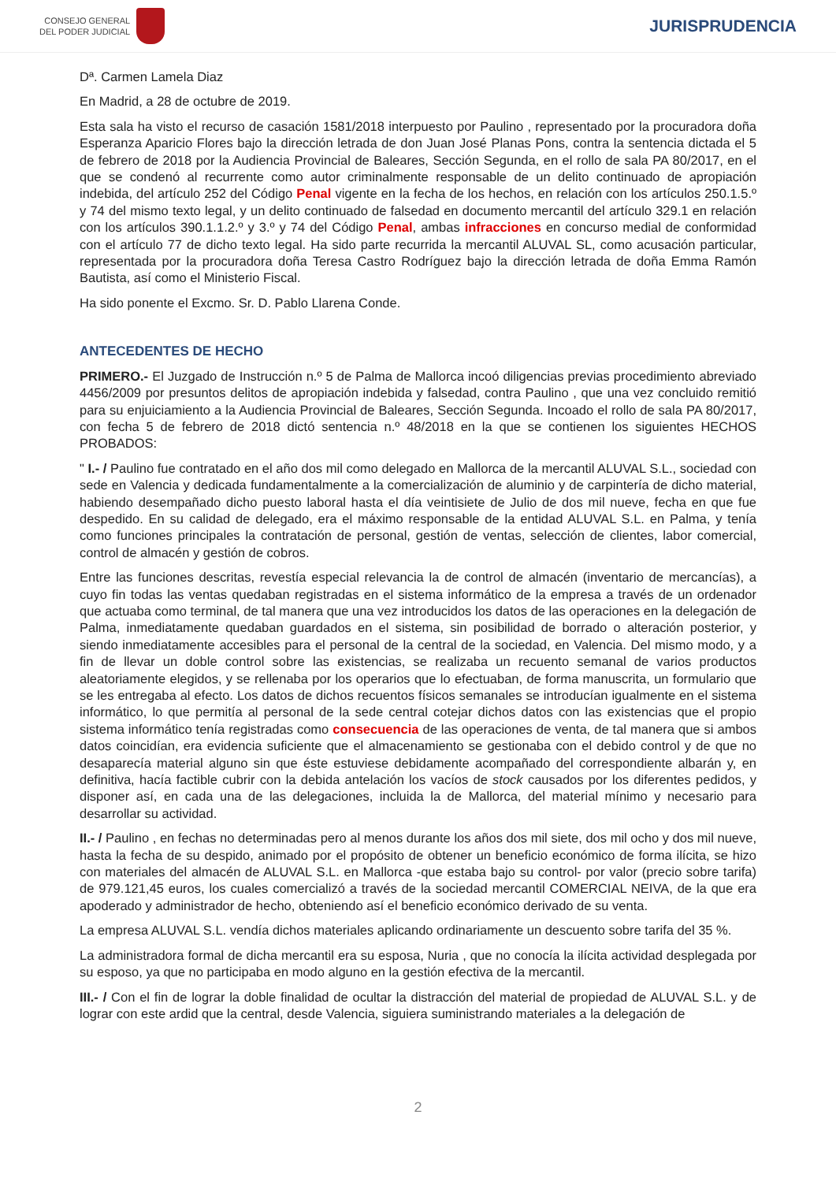CONSEJO GENERAL
DEL PODER JUDICIAL
JURISPRUDENCIA
Dª. Carmen Lamela Diaz
En Madrid, a 28 de octubre de 2019.
Esta sala ha visto el recurso de casación 1581/2018 interpuesto por Paulino , representado por la procuradora doña Esperanza Aparicio Flores bajo la dirección letrada de don Juan José Planas Pons, contra la sentencia dictada el 5 de febrero de 2018 por la Audiencia Provincial de Baleares, Sección Segunda, en el rollo de sala PA 80/2017, en el que se condenó al recurrente como autor criminalmente responsable de un delito continuado de apropiación indebida, del artículo 252 del Código Penal vigente en la fecha de los hechos, en relación con los artículos 250.1.5.º y 74 del mismo texto legal, y un delito continuado de falsedad en documento mercantil del artículo 329.1 en relación con los artículos 390.1.1.2.º y 3.º y 74 del Código Penal, ambas infracciones en concurso medial de conformidad con el artículo 77 de dicho texto legal. Ha sido parte recurrida la mercantil ALUVAL SL, como acusación particular, representada por la procuradora doña Teresa Castro Rodríguez bajo la dirección letrada de doña Emma Ramón Bautista, así como el Ministerio Fiscal.
Ha sido ponente el Excmo. Sr. D. Pablo Llarena Conde.
ANTECEDENTES DE HECHO
PRIMERO.- El Juzgado de Instrucción n.º 5 de Palma de Mallorca incoó diligencias previas procedimiento abreviado 4456/2009 por presuntos delitos de apropiación indebida y falsedad, contra Paulino , que una vez concluido remitió para su enjuiciamiento a la Audiencia Provincial de Baleares, Sección Segunda. Incoado el rollo de sala PA 80/2017, con fecha 5 de febrero de 2018 dictó sentencia n.º 48/2018 en la que se contienen los siguientes HECHOS PROBADOS:
" I.- / Paulino fue contratado en el año dos mil como delegado en Mallorca de la mercantil ALUVAL S.L., sociedad con sede en Valencia y dedicada fundamentalmente a la comercialización de aluminio y de carpintería de dicho material, habiendo desempañado dicho puesto laboral hasta el día veintisiete de Julio de dos mil nueve, fecha en que fue despedido. En su calidad de delegado, era el máximo responsable de la entidad ALUVAL S.L. en Palma, y tenía como funciones principales la contratación de personal, gestión de ventas, selección de clientes, labor comercial, control de almacén y gestión de cobros.
Entre las funciones descritas, revestía especial relevancia la de control de almacén (inventario de mercancías), a cuyo fin todas las ventas quedaban registradas en el sistema informático de la empresa a través de un ordenador que actuaba como terminal, de tal manera que una vez introducidos los datos de las operaciones en la delegación de Palma, inmediatamente quedaban guardados en el sistema, sin posibilidad de borrado o alteración posterior, y siendo inmediatamente accesibles para el personal de la central de la sociedad, en Valencia. Del mismo modo, y a fin de llevar un doble control sobre las existencias, se realizaba un recuento semanal de varios productos aleatoriamente elegidos, y se rellenaba por los operarios que lo efectuaban, de forma manuscrita, un formulario que se les entregaba al efecto. Los datos de dichos recuentos físicos semanales se introducían igualmente en el sistema informático, lo que permitía al personal de la sede central cotejar dichos datos con las existencias que el propio sistema informático tenía registradas como consecuencia de las operaciones de venta, de tal manera que si ambos datos coincidían, era evidencia suficiente que el almacenamiento se gestionaba con el debido control y de que no desaparecía material alguno sin que éste estuviese debidamente acompañado del correspondiente albarán y, en definitiva, hacía factible cubrir con la debida antelación los vacíos de stock causados por los diferentes pedidos, y disponer así, en cada una de las delegaciones, incluida la de Mallorca, del material mínimo y necesario para desarrollar su actividad.
II.- / Paulino , en fechas no determinadas pero al menos durante los años dos mil siete, dos mil ocho y dos mil nueve, hasta la fecha de su despido, animado por el propósito de obtener un beneficio económico de forma ilícita, se hizo con materiales del almacén de ALUVAL S.L. en Mallorca -que estaba bajo su control- por valor (precio sobre tarifa) de 979.121,45 euros, los cuales comercializó a través de la sociedad mercantil COMERCIAL NEIVA, de la que era apoderado y administrador de hecho, obteniendo así el beneficio económico derivado de su venta.
La empresa ALUVAL S.L. vendía dichos materiales aplicando ordinariamente un descuento sobre tarifa del 35 %.
La administradora formal de dicha mercantil era su esposa, Nuria , que no conocía la ilícita actividad desplegada por su esposo, ya que no participaba en modo alguno en la gestión efectiva de la mercantil.
III.- / Con el fin de lograr la doble finalidad de ocultar la distracción del material de propiedad de ALUVAL S.L. y de lograr con este ardid que la central, desde Valencia, siguiera suministrando materiales a la delegación de
2